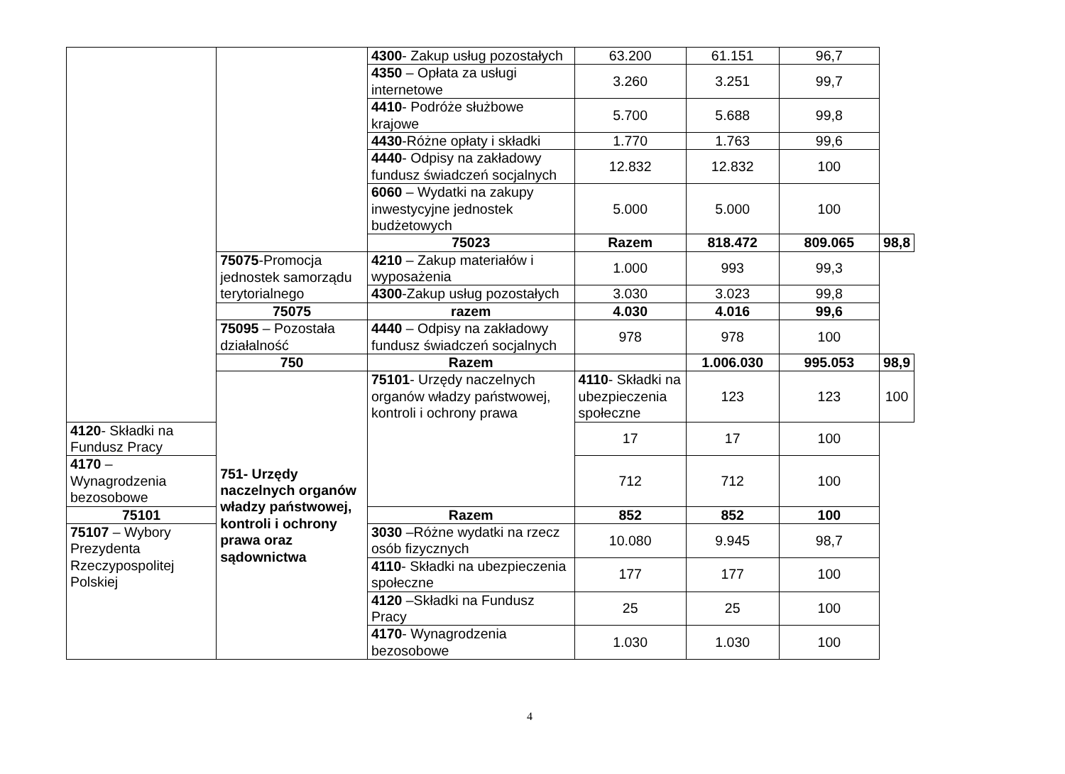| | | 4300 - Zakup usług pozostałych | 63.200 | 61.151 | 96,7 | |
| | | 4350 – Opłata za usługi internetowe | 3.260 | 3.251 | 99,7 | |
| | | 4410 - Podróże służbowe krajowe | 5.700 | 5.688 | 99,8 | |
| | | 4430 -Różne opłaty i składki | 1.770 | 1.763 | 99,6 | |
| | | 4440 - Odpisy na zakładowy fundusz świadczeń socjalnych | 12.832 | 12.832 | 100 | |
| | | 6060 – Wydatki na zakupy inwestycyjne jednostek budżetowych | 5.000 | 5.000 | 100 | |
| | | 75023 | Razem | 818.472 | 809.065 | 98,8 |
| | 75075 -Promocja jednostek samorządu terytorialnego | 4210 – Zakup materiałów i wyposażenia | 1.000 | 993 | 99,3 | |
| | | 4300 -Zakup usług pozostałych | 3.030 | 3.023 | 99,8 | |
| | 75075 | razem | 4.030 | 4.016 | 99,6 | |
| | 75095 – Pozostała działalność | 4440 – Odpisy na zakładowy fundusz świadczeń socjalnych | 978 | 978 | 100 | |
| | 750 | Razem | | 1.006.030 | 995.053 | 98,9 |
| | 751- Urzędy naczelnych organów władzy państwowej, kontroli i ochrony prawa oraz sądownictwa | 75101 - Urzędy naczelnych organów władzy państwowej, kontroli i ochrony prawa | 4110 - Składki na ubezpieczenia społeczne | 123 | 123 | 100 |
| 4120 - Składki na Fundusz Pracy | | | 17 | 17 | 100 | |
| 4170 – Wynagrodzenia bezosobowe | | | 712 | 712 | 100 | |
| 75101 | | Razem | 852 | 852 | 100 | |
| 75107 – Wybory Prezydenta Rzeczypospolitej Polskiej | | 3030 –Różne wydatki na rzecz osób fizycznych | 10.080 | 9.945 | 98,7 | |
| | | 4110 - Składki na ubezpieczenia społeczne | 177 | 177 | 100 | |
| | | 4120 –Składki na Fundusz Pracy | 25 | 25 | 100 | |
| | | 4170 - Wynagrodzenia bezosobowe | 1.030 | 1.030 | 100 | |
4